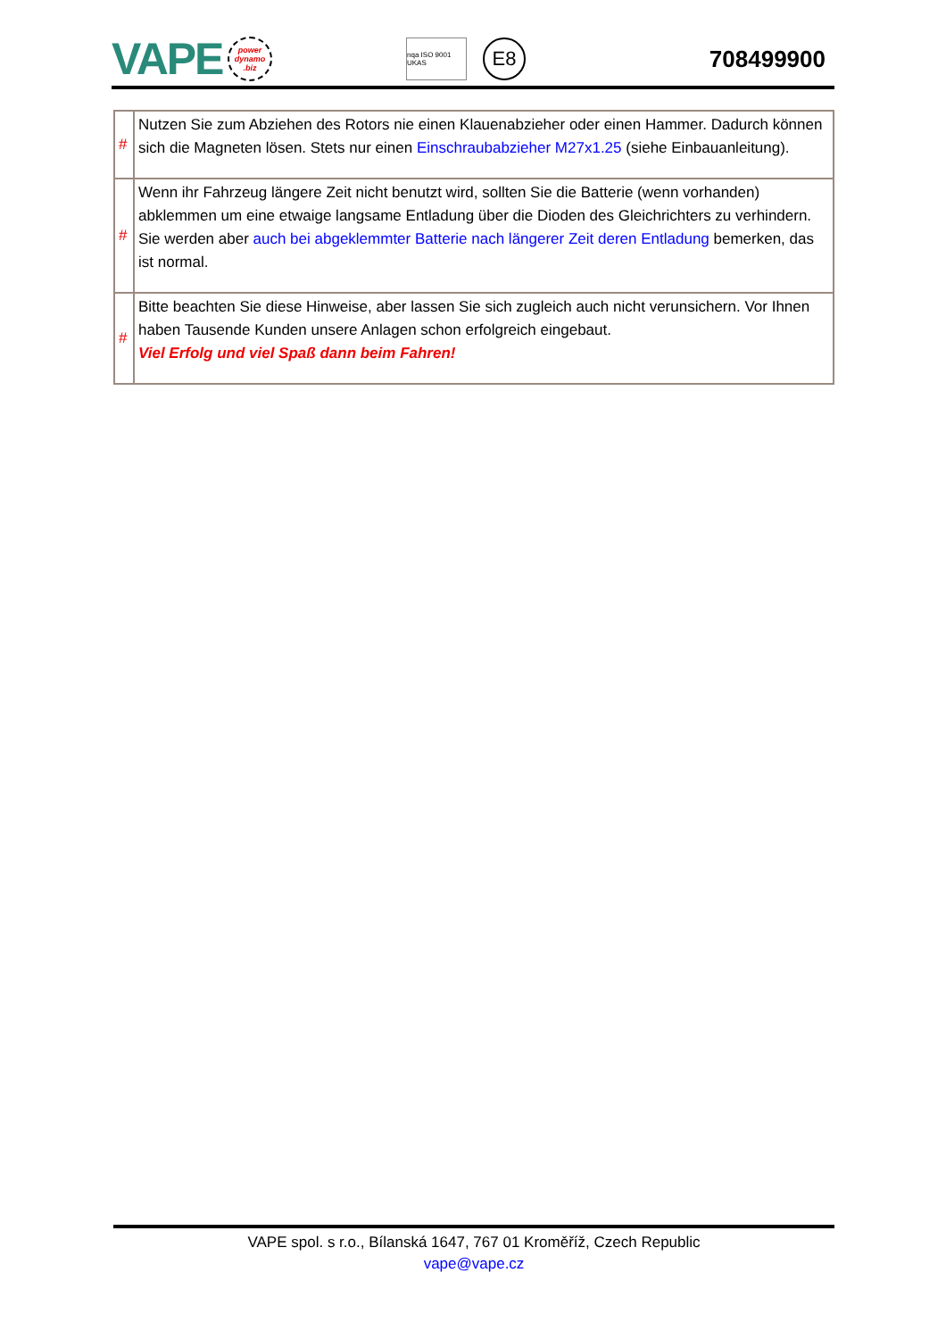VAPE
power dynamo .biz
nqa ISO 9001 UKAS
E8
708499900
| # | Nutzen Sie zum Abziehen des Rotors nie einen Klauenabzieher oder einen Hammer. Dadurch können sich die Magneten lösen. Stets nur einen Einschraubabzieher M27x1.25 (siehe Einbauanleitung). |
| # | Wenn ihr Fahrzeug längere Zeit nicht benutzt wird, sollten Sie die Batterie (wenn vorhanden) abklemmen um eine etwaige langsame Entladung über die Dioden des Gleichrichters zu verhindern. Sie werden aber auch bei abgeklemmter Batterie nach längerer Zeit deren Entladung bemerken, das ist normal. |
| # | Bitte beachten Sie diese Hinweise, aber lassen Sie sich zugleich auch nicht verunsichern. Vor Ihnen haben Tausende Kunden unsere Anlagen schon erfolgreich eingebaut. Viel Erfolg und viel Spaß dann beim Fahren! |
VAPE spol. s r.o., Bílanská 1647, 767 01 Kroměříž, Czech Republic
vape@vape.cz